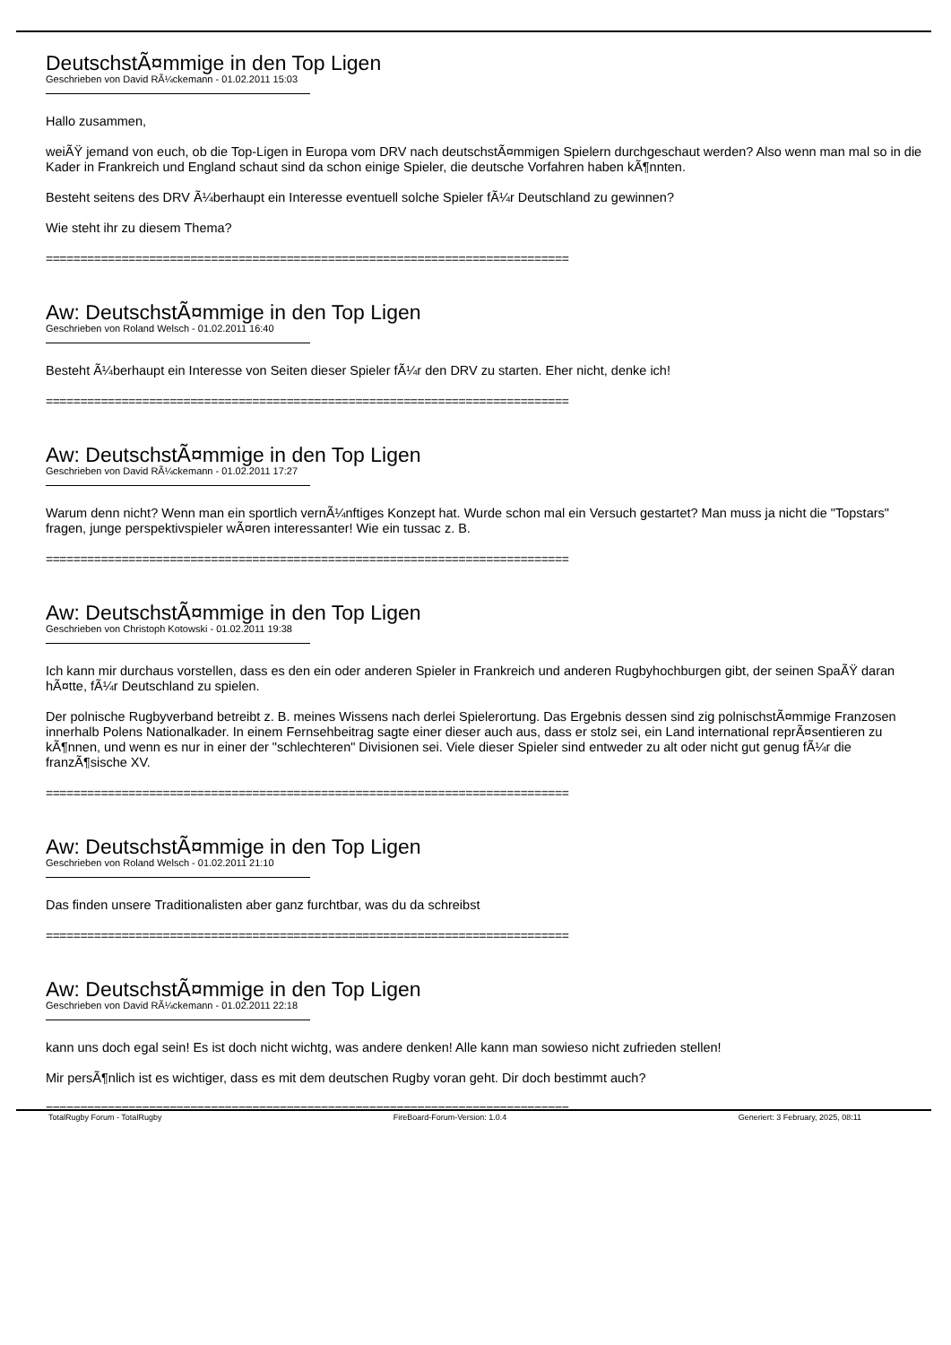DeutschstÃ¤mmige in den Top Ligen
Geschrieben von David RÃ¼ckemann - 01.02.2011 15:03
Hallo zusammen,
weiÃŸ jemand von euch, ob die Top-Ligen in Europa vom DRV nach deutschstÃ¤mmigen Spielern durchgeschaut werden? Also wenn man mal so in die Kader in Frankreich und England schaut sind da schon einige Spieler, die deutsche Vorfahren haben kÃ¶nnten.
Besteht seitens des DRV Ã¼berhaupt ein Interesse eventuell solche Spieler fÃ¼r Deutschland zu gewinnen?
Wie steht ihr zu diesem Thema?
============================================================================
Aw: DeutschstÃ¤mmige in den Top Ligen
Geschrieben von Roland Welsch - 01.02.2011 16:40
Besteht Ã¼berhaupt ein Interesse von Seiten dieser Spieler fÃ¼r den DRV zu starten. Eher nicht, denke ich!
============================================================================
Aw: DeutschstÃ¤mmige in den Top Ligen
Geschrieben von David RÃ¼ckemann - 01.02.2011 17:27
Warum denn nicht? Wenn man ein sportlich vernÃ¼nftiges Konzept hat. Wurde schon mal ein Versuch gestartet? Man muss ja nicht die "Topstars" fragen, junge perspektivspieler wÃ¤ren interessanter! Wie ein tussac z. B.
============================================================================
Aw: DeutschstÃ¤mmige in den Top Ligen
Geschrieben von Christoph Kotowski - 01.02.2011 19:38
Ich kann mir durchaus vorstellen, dass es den ein oder anderen Spieler in Frankreich und anderen Rugbyhochburgen gibt, der seinen SpaÃŸ daran hÃ¤tte, fÃ¼r Deutschland zu spielen.
Der polnische Rugbyverband betreibt z. B. meines Wissens nach derlei Spielerortung. Das Ergebnis dessen sind zig polnischstÃ¤mmige Franzosen innerhalb Polens Nationalkader. In einem Fernsehbeitrag sagte einer dieser auch aus, dass er stolz sei, ein Land international reprÃ¤sentieren zu kÃ¶nnen, und wenn es nur in einer der "schlechteren" Divisionen sei. Viele dieser Spieler sind entweder zu alt oder nicht gut genug fÃ¼r die franzÃ¶sische XV.
============================================================================
Aw: DeutschstÃ¤mmige in den Top Ligen
Geschrieben von Roland Welsch - 01.02.2011 21:10
Das finden unsere Traditionalisten aber ganz furchtbar, was du da schreibst
============================================================================
Aw: DeutschstÃ¤mmige in den Top Ligen
Geschrieben von David RÃ¼ckemann - 01.02.2011 22:18
kann uns doch egal sein! Es ist doch nicht wichtg, was andere denken! Alle kann man sowieso nicht zufrieden stellen!
Mir persÃ¶nlich ist es wichtiger, dass es mit dem deutschen Rugby voran geht. Dir doch bestimmt auch?
============================================================================
TotalRugby Forum - TotalRugby FireBoard-Forum-Version: 1.0.4 Generiert: 3 February, 2025, 08:11